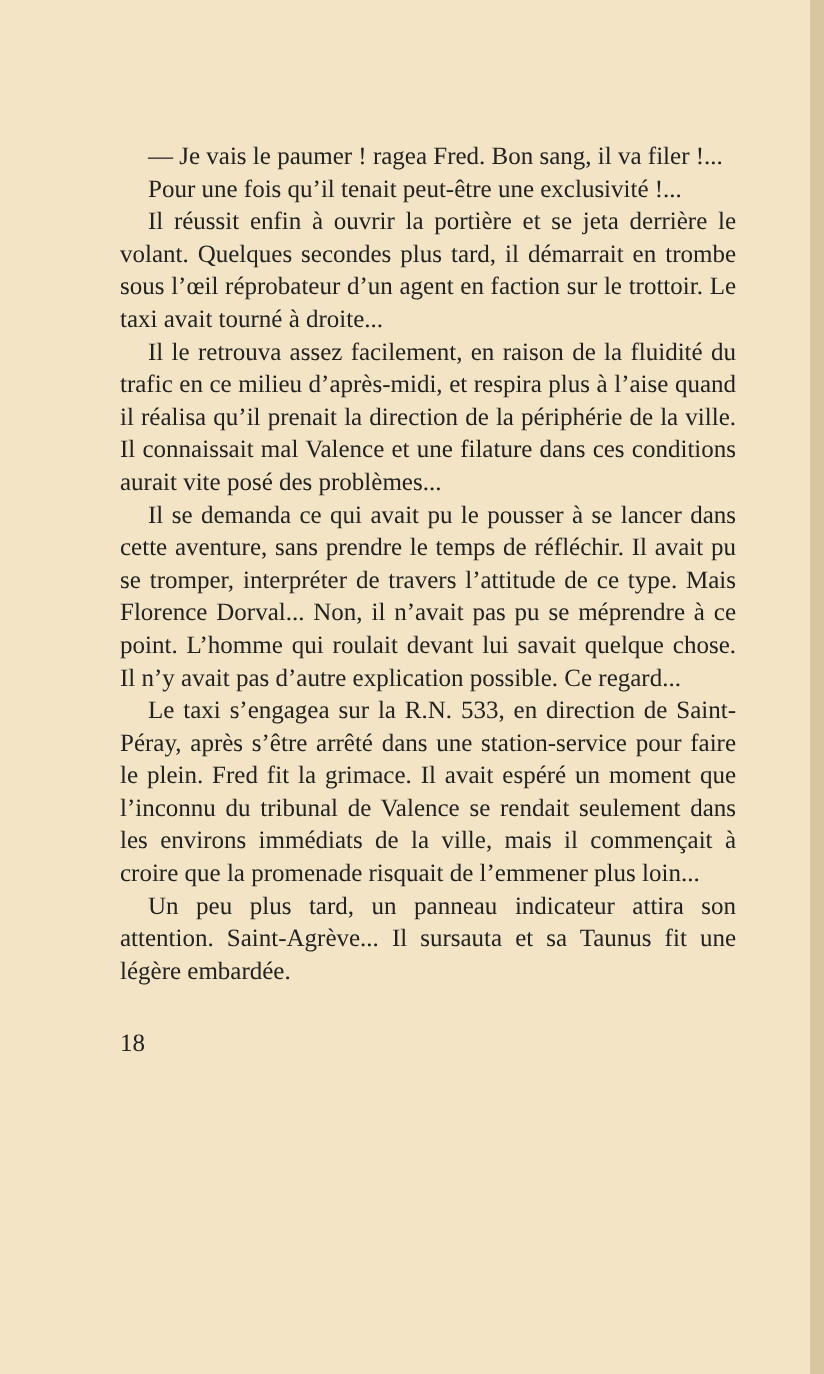— Je vais le paumer ! ragea Fred. Bon sang, il va filer !...
Pour une fois qu’il tenait peut-être une exclusivité !...
Il réussit enfin à ouvrir la portière et se jeta derrière le volant. Quelques secondes plus tard, il démarrait en trombe sous l’œil réprobateur d’un agent en faction sur le trottoir. Le taxi avait tourné à droite...
Il le retrouva assez facilement, en raison de la fluidité du trafic en ce milieu d’après-midi, et respira plus à l’aise quand il réalisa qu’il prenait la direction de la périphérie de la ville. Il connaissait mal Valence et une filature dans ces conditions aurait vite posé des problèmes...
Il se demanda ce qui avait pu le pousser à se lancer dans cette aventure, sans prendre le temps de réfléchir. Il avait pu se tromper, interpréter de travers l’attitude de ce type. Mais Florence Dorval... Non, il n’avait pas pu se méprendre à ce point. L’homme qui roulait devant lui savait quelque chose. Il n’y avait pas d’autre explication possible. Ce regard...
Le taxi s’engagea sur la R.N. 533, en direction de Saint-Péray, après s’être arrêté dans une station-service pour faire le plein. Fred fit la grimace. Il avait espéré un moment que l’inconnu du tribunal de Valence se rendait seulement dans les environs immédiats de la ville, mais il commençait à croire que la promenade risquait de l’emmener plus loin...
Un peu plus tard, un panneau indicateur attira son attention. Saint-Agrève... Il sursauta et sa Taunus fit une légère embardée.
18